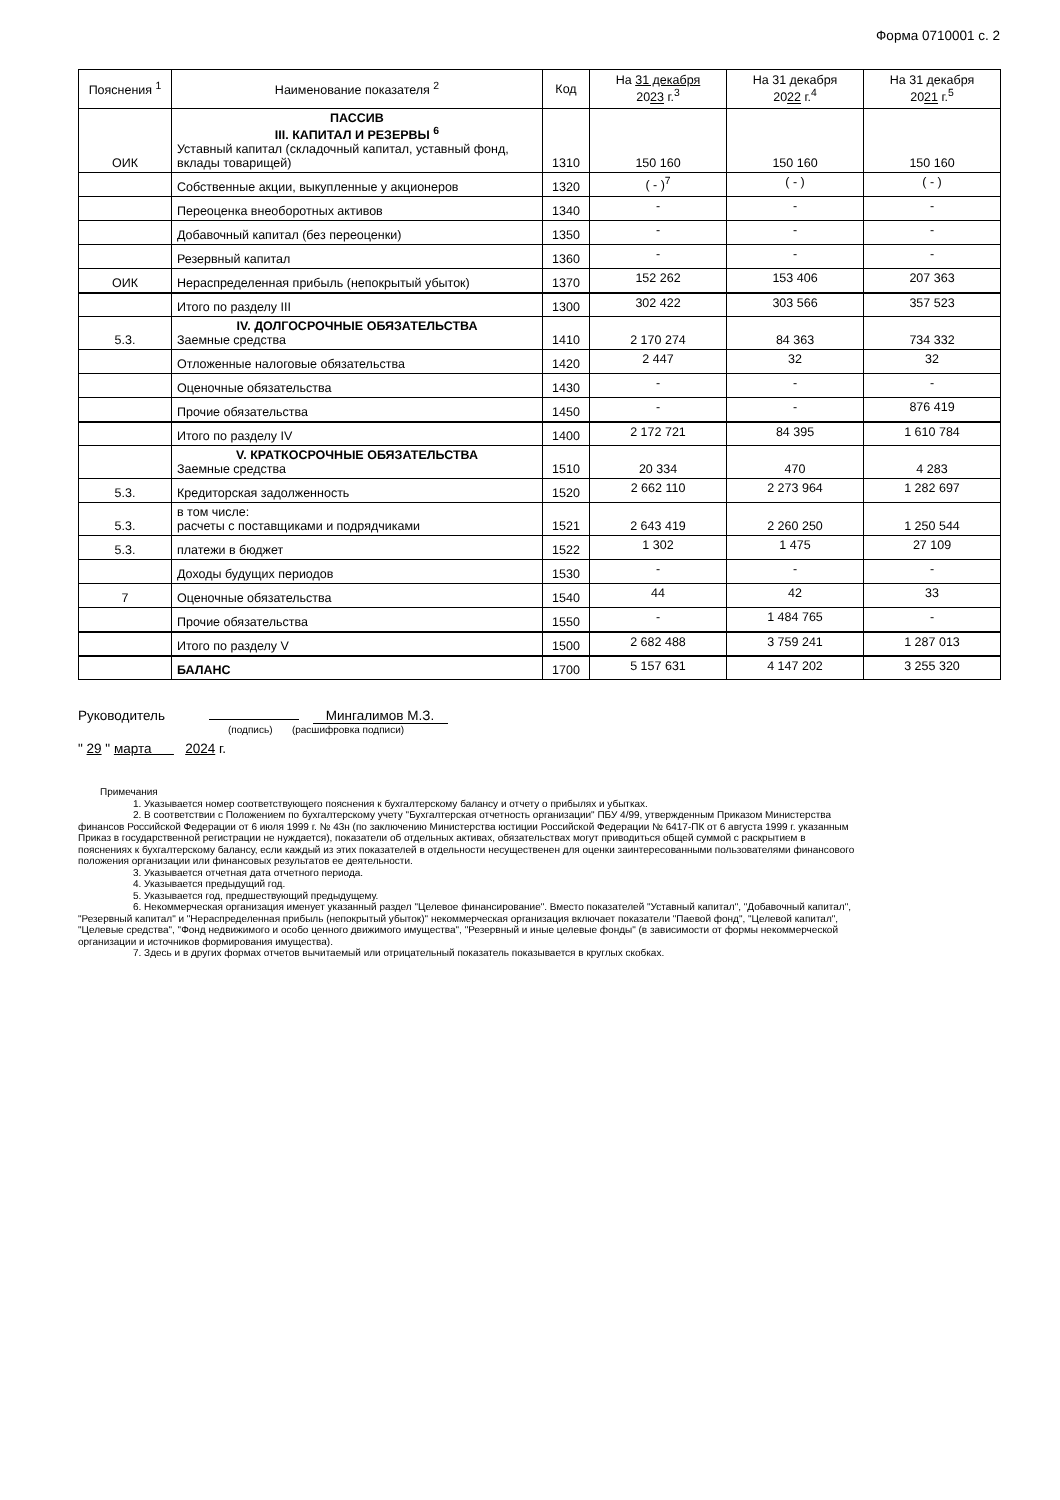Форма 0710001 с. 2
| Пояснения <sup>1</sup> | Наименование показателя <sup>2</sup> | Код | На 31 декабря 20 23 г.<sup>3</sup> | На 31 декабря 20 22 г.<sup>4</sup> | На 31 декабря 20 21 г.<sup>5</sup> |
| --- | --- | --- | --- | --- | --- |
| ОИК | ПАССИВ III. КАПИТАЛ И РЕЗЕРВЫ <sup>6</sup> Уставный капитал (складочный капитал, уставный фонд, вклады товарищей) | 1310 | 150 160 | 150 160 | 150 160 |
| | Собственные акции, выкупленные у акционеров | 1320 | ( - )<sup>7</sup> | ( - ) | ( - ) |
| | Переоценка внеоборотных активов | 1340 | - | - | - |
| | Добавочный капитал (без переоценки) | 1350 | - | - | - |
| | Резервный капитал | 1360 | - | - | - |
| ОИК | Нераспределенная прибыль (непокрытый убыток) | 1370 | 152 262 | 153 406 | 207 363 |
| | Итого по разделу III | 1300 | 302 422 | 303 566 | 357 523 |
| 5.3. | IV. ДОЛГОСРОЧНЫЕ ОБЯЗАТЕЛЬСТВА Заемные средства | 1410 | 2 170 274 | 84 363 | 734 332 |
| | Отложенные налоговые обязательства | 1420 | 2 447 | 32 | 32 |
| | Оценочные обязательства | 1430 | - | - | - |
| | Прочие обязательства | 1450 | - | - | 876 419 |
| | Итого по разделу IV | 1400 | 2 172 721 | 84 395 | 1 610 784 |
| | V. КРАТКОСРОЧНЫЕ ОБЯЗАТЕЛЬСТВА Заемные средства | 1510 | 20 334 | 470 | 4 283 |
| 5.3. | Кредиторская задолженность | 1520 | 2 662 110 | 2 273 964 | 1 282 697 |
| 5.3. | в том числе: расчеты с поставщиками и подрядчиками | 1521 | 2 643 419 | 2 260 250 | 1 250 544 |
| 5.3. | платежи в бюджет | 1522 | 1 302 | 1 475 | 27 109 |
| | Доходы будущих периодов | 1530 | - | - | - |
| 7 | Оценочные обязательства | 1540 | 44 | 42 | 33 |
| | Прочие обязательства | 1550 | - | 1 484 765 | - |
| | Итого по разделу V | 1500 | 2 682 488 | 3 759 241 | 1 287 013 |
| | БАЛАНС | 1700 | 5 157 631 | 4 147 202 | 3 255 320 |
Руководитель Мингалимов М.З.
(подпись) (расшифровка подписи)
" 29 " марта 2024 г.
Примечания
1. Указывается номер соответствующего пояснения к бухгалтерскому балансу и отчету о прибылях и убытках.
2. В соответствии с Положением по бухгалтерскому учету "Бухгалтерская отчетность организации" ПБУ 4/99, утвержденным Приказом Министерства финансов Российской Федерации от 6 июля 1999 г. № 43н (по заключению Министерства юстиции Российской Федерации № 6417-ПК от 6 августа 1999 г. указанным Приказ в государственной регистрации не нуждается), показатели об отдельных активах, обязательствах могут приводиться общей суммой с раскрытием в пояснениях к бухгалтерскому балансу, если каждый из этих показателей в отдельности несущественен для оценки заинтересованными пользователями финансового положения организации или финансовых результатов ее деятельности.
3. Указывается отчетная дата отчетного периода.
4. Указывается предыдущий год.
5. Указывается год, предшествующий предыдущему.
6. Некоммерческая организация именует указанный раздел "Целевое финансирование". Вместо показателей "Уставный капитал", "Добавочный капитал", "Резервный капитал" и "Нераспределенная прибыль (непокрытый убыток)" некоммерческая организация включает показатели "Паевой фонд", "Целевой капитал", "Целевые средства", "Фонд недвижимого и особо ценного движимого имущества", "Резервный и иные целевые фонды" (в зависимости от формы некоммерческой организации и источников формирования имущества).
7. Здесь и в других формах отчетов вычитаемый или отрицательный показатель показывается в круглых скобках.